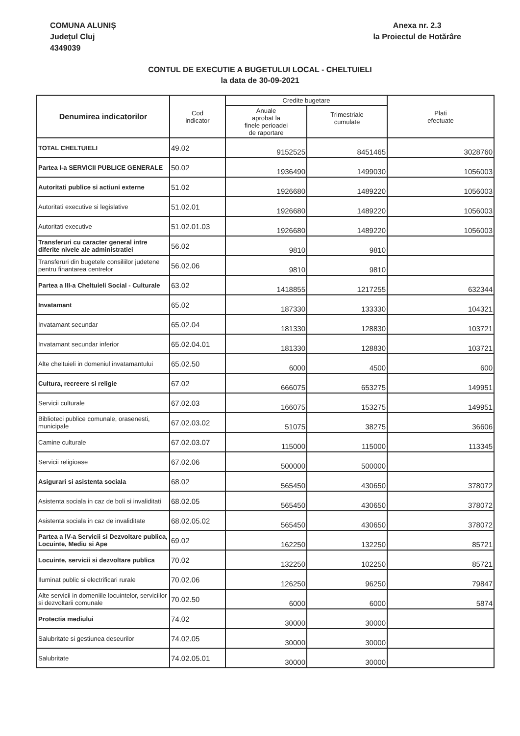COMUNA ALUNIȘ
Județul Cluj
4349039
Anexa nr. 2.3
la Proiectul de Hotărâre
CONTUL DE EXECUTIE A BUGETULUI LOCAL - CHELTUIELI
la data de 30-09-2021
| Denumirea indicatorilor | Cod indicator | Credite bugetare | | Plati efectuate |
| --- | --- | --- | --- | --- |
| | | Anuale aprobat la finele perioadei de raportare | Trimestriale cumulate | |
| TOTAL CHELTUIELI | 49.02 | 9152525 | 8451465 | 3028760 |
| Partea I-a SERVICII PUBLICE GENERALE | 50.02 | 1936490 | 1499030 | 1056003 |
| Autoritati publice si actiuni externe | 51.02 | 1926680 | 1489220 | 1056003 |
| Autoritati executive si legislative | 51.02.01 | 1926680 | 1489220 | 1056003 |
| Autoritati executive | 51.02.01.03 | 1926680 | 1489220 | 1056003 |
| Transferuri cu caracter general intre diferite nivele ale administratiei | 56.02 | 9810 | 9810 | |
| Transferuri din bugetele consiliilor judetene pentru finantarea centrelor | 56.02.06 | 9810 | 9810 | |
| Partea a III-a Cheltuieli Social - Culturale | 63.02 | 1418855 | 1217255 | 632344 |
| Invatamant | 65.02 | 187330 | 133330 | 104321 |
| Invatamant secundar | 65.02.04 | 181330 | 128830 | 103721 |
| Invatamant secundar inferior | 65.02.04.01 | 181330 | 128830 | 103721 |
| Alte cheltuieli in domeniul invatamantului | 65.02.50 | 6000 | 4500 | 600 |
| Cultura, recreere si religie | 67.02 | 666075 | 653275 | 149951 |
| Servicii culturale | 67.02.03 | 166075 | 153275 | 149951 |
| Biblioteci publice comunale, orasenesti, municipale | 67.02.03.02 | 51075 | 38275 | 36606 |
| Camine culturale | 67.02.03.07 | 115000 | 115000 | 113345 |
| Servicii religioase | 67.02.06 | 500000 | 500000 | |
| Asigurari si asistenta sociala | 68.02 | 565450 | 430650 | 378072 |
| Asistenta sociala in caz de boli si invaliditati | 68.02.05 | 565450 | 430650 | 378072 |
| Asistenta sociala in caz de invaliditate | 68.02.05.02 | 565450 | 430650 | 378072 |
| Partea a IV-a Servicii si Dezvoltare publica, Locuinte, Mediu si Ape | 69.02 | 162250 | 132250 | 85721 |
| Locuinte, servicii si dezvoltare publica | 70.02 | 132250 | 102250 | 85721 |
| Iluminat public si electrificari rurale | 70.02.06 | 126250 | 96250 | 79847 |
| Alte servicii in domeniile locuintelor, serviciilor si dezvoltarii comunale | 70.02.50 | 6000 | 6000 | 5874 |
| Protectia mediului | 74.02 | 30000 | 30000 | |
| Salubritate si gestiunea deseurilor | 74.02.05 | 30000 | 30000 | |
| Salubritate | 74.02.05.01 | 30000 | 30000 | |